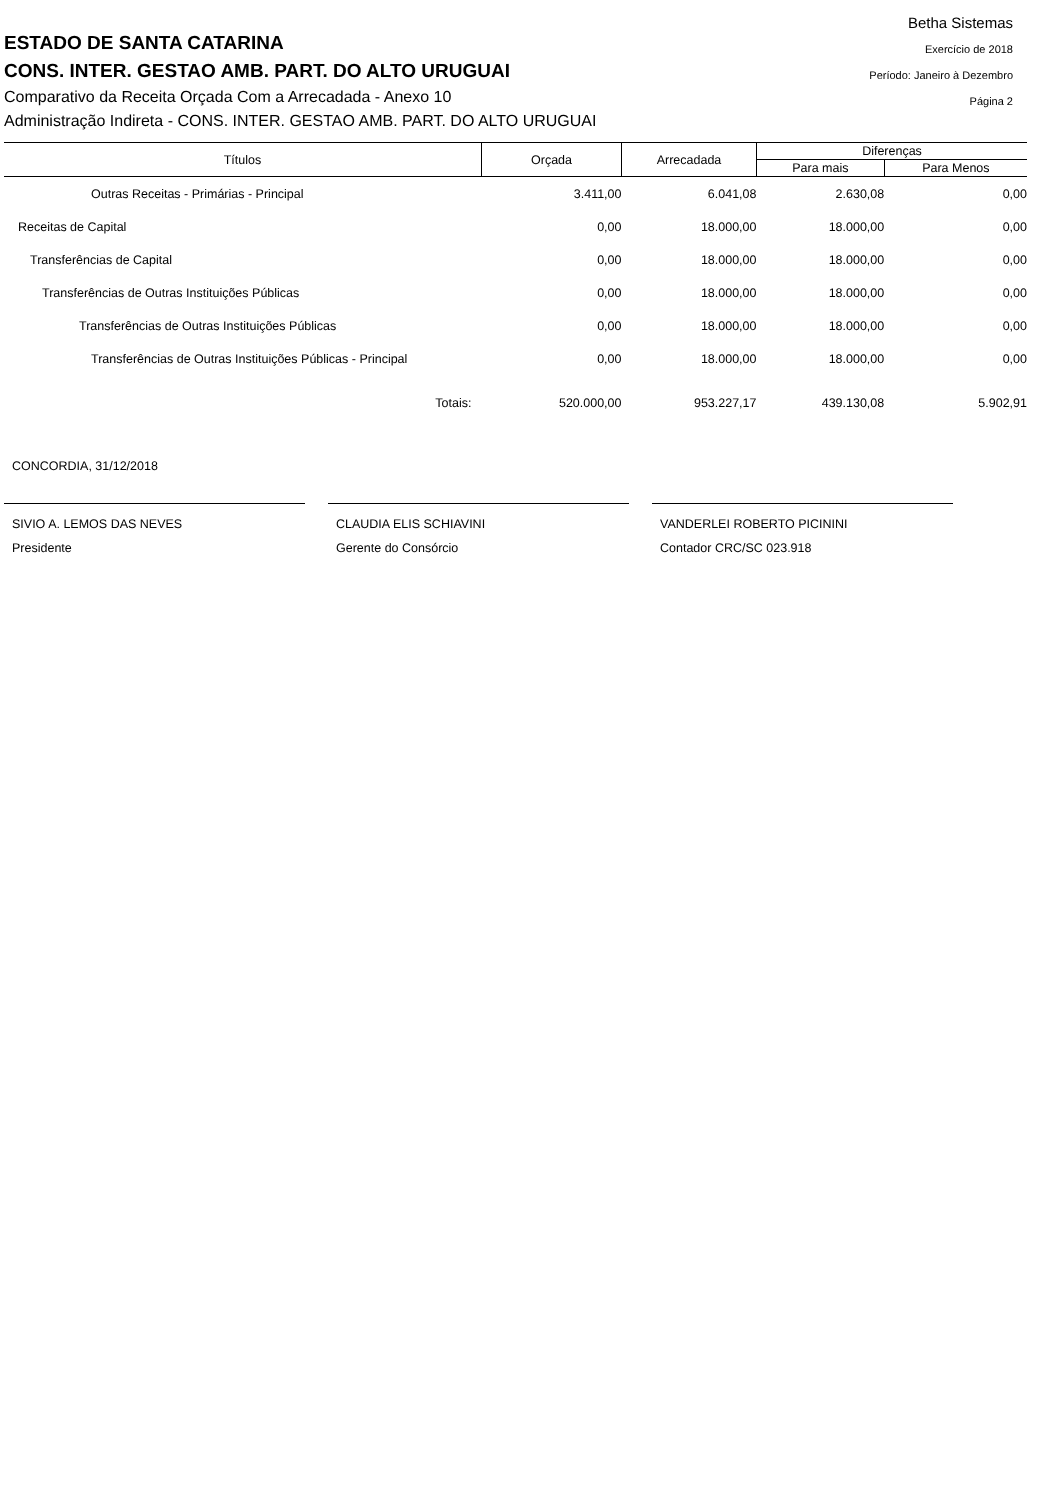ESTADO DE SANTA CATARINA
CONS. INTER. GESTAO AMB. PART. DO ALTO URUGUAI
Comparativo da Receita Orçada Com a Arrecadada - Anexo 10
Administração Indireta - CONS. INTER. GESTAO AMB. PART. DO ALTO URUGUAI
Betha Sistemas
Exercício de 2018
Período: Janeiro à Dezembro
Página 2
| Títulos | Orçada | Arrecadada | Diferenças | |
| --- | --- | --- | --- | --- |
| | | | Para mais | Para Menos |
| Outras Receitas - Primárias - Principal | 3.411,00 | 6.041,08 | 2.630,08 | 0,00 |
| Receitas de Capital | 0,00 | 18.000,00 | 18.000,00 | 0,00 |
| Transferências de Capital | 0,00 | 18.000,00 | 18.000,00 | 0,00 |
| Transferências de Outras Instituições Públicas | 0,00 | 18.000,00 | 18.000,00 | 0,00 |
| Transferências de Outras Instituições Públicas | 0,00 | 18.000,00 | 18.000,00 | 0,00 |
| Transferências de Outras Instituições Públicas - Principal | 0,00 | 18.000,00 | 18.000,00 | 0,00 |
| Totais: | 520.000,00 | 953.227,17 | 439.130,08 | 5.902,91 |
CONCORDIA, 31/12/2018
SIVIO A. LEMOS DAS NEVES
Presidente
CLAUDIA ELIS SCHIAVINI
Gerente do Consórcio
VANDERLEI ROBERTO PICININI
Contador CRC/SC 023.918